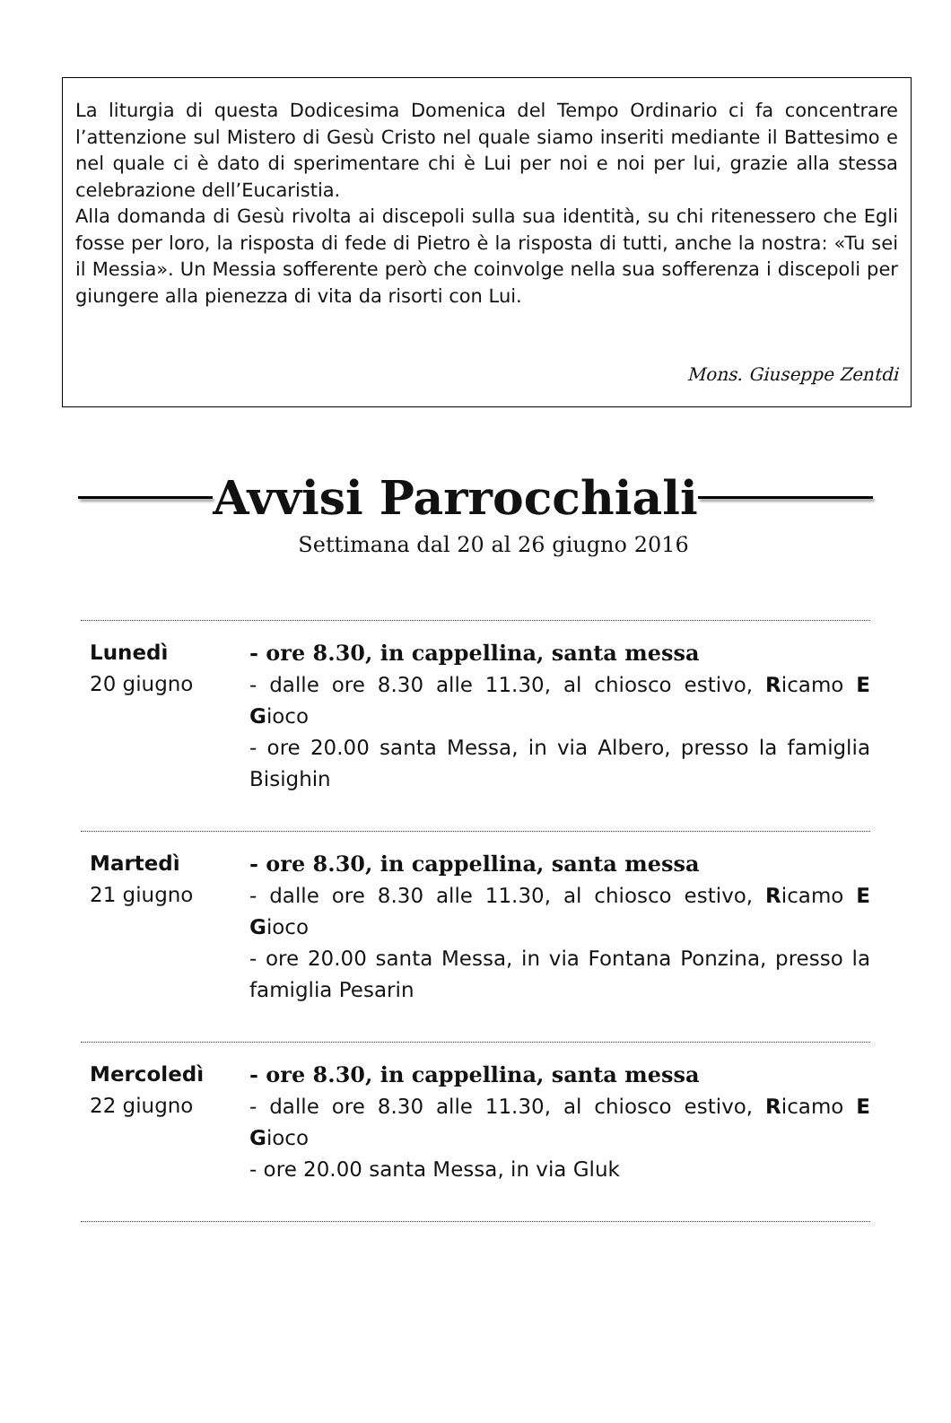La liturgia di questa Dodicesima Domenica del Tempo Ordinario ci fa concentrare l’attenzione sul Mistero di Gesù Cristo nel quale siamo inseriti mediante il Battesimo e nel quale ci è dato di sperimentare chi è Lui per noi e noi per lui, grazie alla stessa celebrazione dell’Eucaristia.
Alla domanda di Gesù rivolta ai discepoli sulla sua identità, su chi ritenessero che Egli fosse per loro, la risposta di fede di Pietro è la risposta di tutti, anche la nostra: «Tu sei il Messia». Un Messia sofferente però che coinvolge nella sua sofferenza i discepoli per giungere alla pienezza di vita da risorti con Lui.
Mons. Giuseppe Zentdi
Avvisi Parrocchiali
Settimana dal 20 al 26 giugno 2016
Lunedì
20 giugno
- ore 8.30, in cappellina, santa messa
- dalle ore 8.30 alle 11.30, al chiosco estivo, Ricamo E Gioco
- ore 20.00 santa Messa, in via Albero, presso la famiglia Bisighin
Martedì
21 giugno
- ore 8.30, in cappellina, santa messa
- dalle ore 8.30 alle 11.30, al chiosco estivo, Ricamo E Gioco
- ore 20.00 santa Messa, in via Fontana Ponzina, presso la famiglia Pesarin
Mercoledì
22 giugno
- ore 8.30, in cappellina, santa messa
- dalle ore 8.30 alle 11.30, al chiosco estivo, Ricamo E Gioco
- ore 20.00 santa Messa, in via Gluk